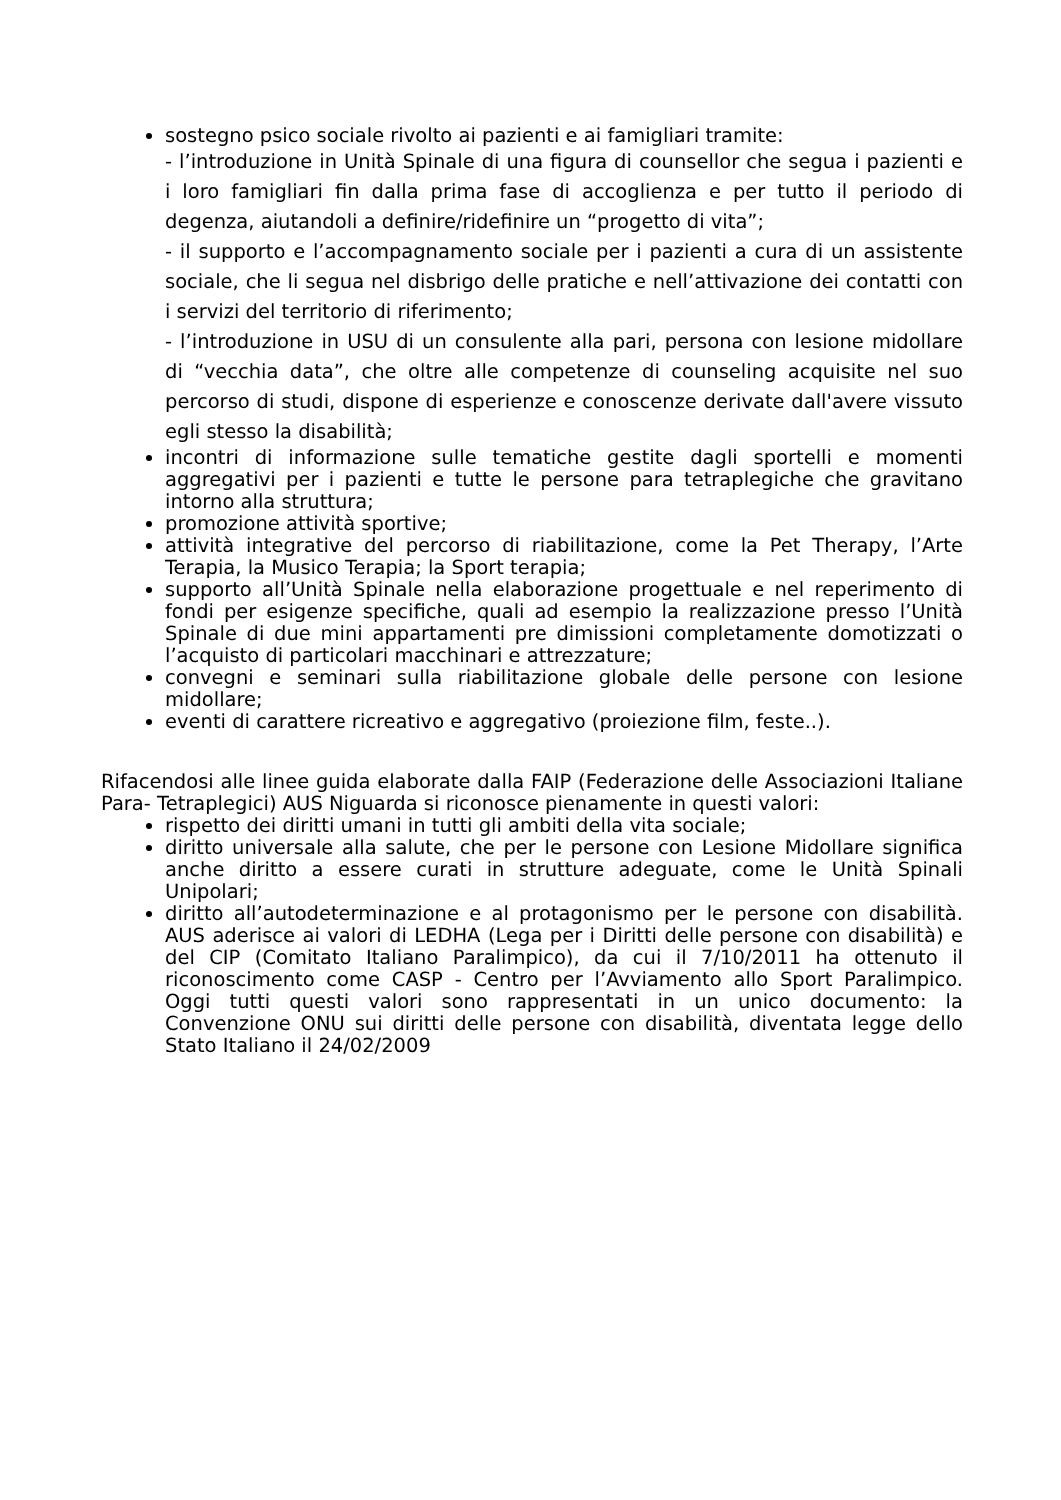sostegno psico sociale rivolto ai pazienti e ai famigliari tramite:
- l’introduzione in Unità Spinale di una figura di counsellor che segua i pazienti e i loro famigliari fin dalla prima fase di accoglienza e per tutto il periodo di degenza, aiutandoli a definire/ridefinire un “progetto di vita”;
- il supporto e l’accompagnamento sociale per i pazienti a cura di un assistente sociale, che li segua nel disbrigo delle pratiche e nell’attivazione dei contatti con i servizi del territorio di riferimento;
- l’introduzione in USU di un consulente alla pari, persona con lesione midollare di “vecchia data”, che oltre alle competenze di counseling acquisite nel suo percorso di studi, dispone di esperienze e conoscenze derivate dall'avere vissuto egli stesso la disabilità;
incontri di informazione sulle tematiche gestite dagli sportelli e momenti aggregativi per i pazienti e tutte le persone para tetraplegiche che gravitano intorno alla struttura;
promozione attività sportive;
attività integrative del percorso di riabilitazione, come la Pet Therapy, l’Arte Terapia, la Musico Terapia; la Sport terapia;
supporto all’Unità Spinale nella elaborazione progettuale e nel reperimento di fondi per esigenze specifiche, quali ad esempio la realizzazione presso l’Unità Spinale di due mini appartamenti pre dimissioni completamente domotizzati o l’acquisto di particolari macchinari e attrezzature;
convegni e seminari sulla riabilitazione globale delle persone con lesione midollare;
eventi di carattere ricreativo e aggregativo (proiezione film, feste..).
Rifacendosi alle linee guida elaborate dalla FAIP (Federazione delle Associazioni Italiane Para- Tetraplegici) AUS Niguarda si riconosce pienamente in questi valori:
rispetto dei diritti umani in tutti gli ambiti della vita sociale;
diritto universale alla salute, che per le persone con Lesione Midollare significa anche diritto a essere curati in strutture adeguate, come le Unità Spinali Unipolari;
diritto all’autodeterminazione e al protagonismo per le persone con disabilità. AUS aderisce ai valori di LEDHA (Lega per i Diritti delle persone con disabilità) e del CIP (Comitato Italiano Paralimpico), da cui il 7/10/2011 ha ottenuto il riconoscimento come CASP - Centro per l’Avviamento allo Sport Paralimpico. Oggi tutti questi valori sono rappresentati in un unico documento: la Convenzione ONU sui diritti delle persone con disabilità, diventata legge dello Stato Italiano il 24/02/2009